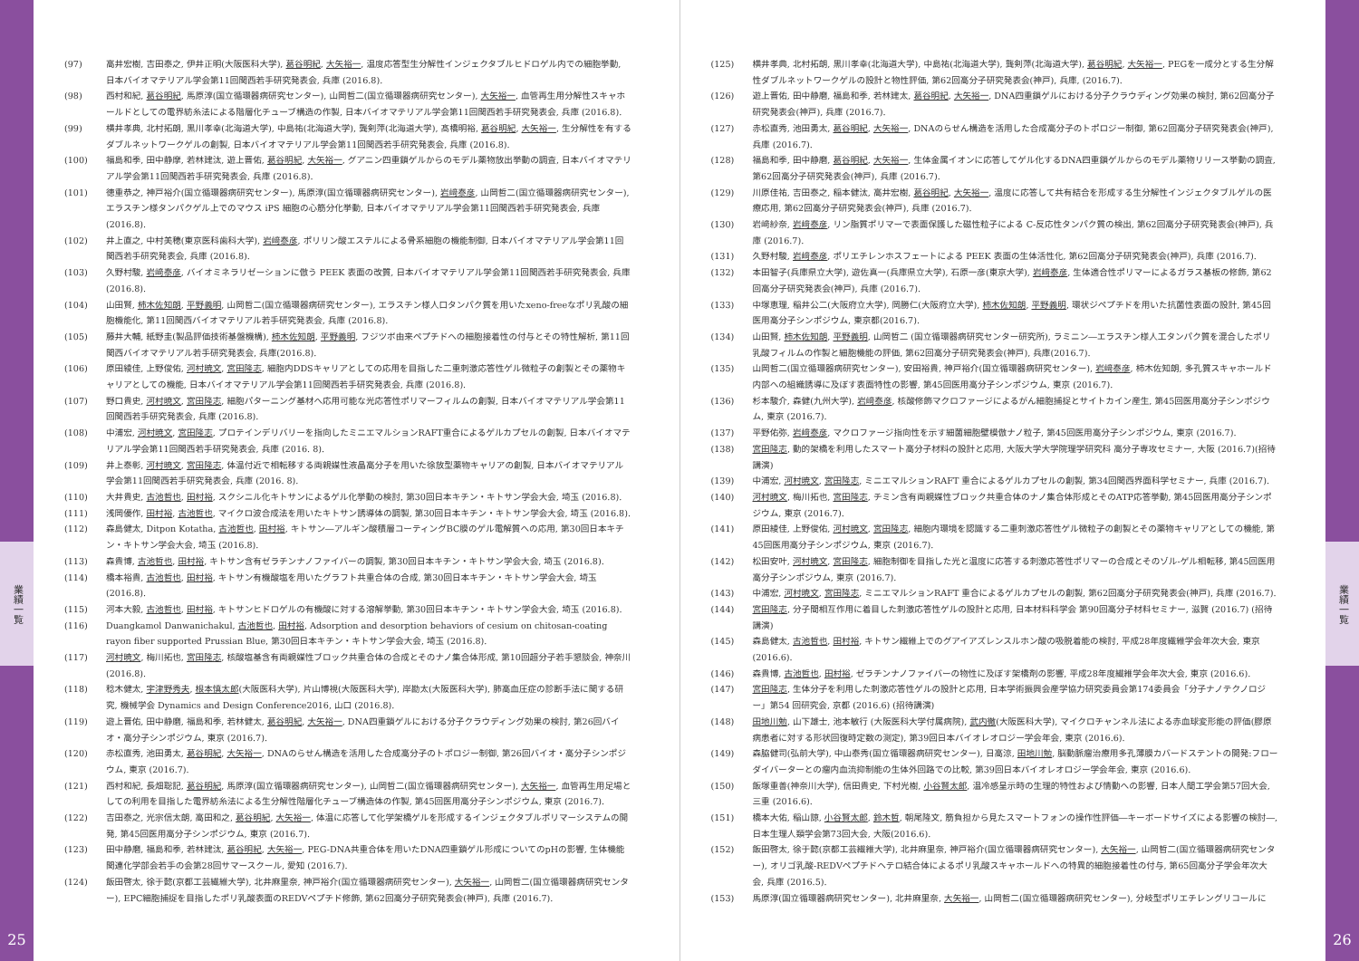業績一覧
25
(97) 高井宏樹, 吉田泰之, 伊井正明(大阪医科大学), 葛谷明紀, 大矢裕一, 温度応答型生分解性インジェクタブルヒドロゲル内での細胞挙動, 日本バイオマテリアル学会第11回関西若手研究発表会, 兵庫 (2016.8).
(98) 西村和紀, 葛谷明紀, 馬原淳(国立循環器病研究センター), 山岡哲二(国立循環器病研究センター), 大矢裕一, 血管再生用分解性スキャホールドとしての電界紡糸法による階層化チューブ構造の作製, 日本バイオマテリアル学会第11回関西若手研究発表会, 兵庫 (2016.8).
(99) 横井孝典, 北村拓朗, 黒川孝幸(北海道大学), 中島祐(北海道大学), 龔剣萍(北海道大学), 髙橋明裕, 葛谷明紀, 大矢裕一, 生分解性を有するダブルネットワークゲルの創製, 日本バイオマテリアル学会第11回関西若手研究発表会, 兵庫 (2016.8).
(100) 福島和季, 田中静摩, 若林建汰, 遊上晋佑, 葛谷明紀, 大矢裕一, グアニン四重鎖ゲルからのモデル薬物放出挙動の調査, 日本バイオマテリアル学会第11回関西若手研究発表会, 兵庫 (2016.8).
(101) 徳重恭之, 神戸裕介(国立循環器病研究センター), 馬原淳(国立循環器病研究センター), 岩﨑泰彦, 山岡哲二(国立循環器病研究センター), エラスチン様タンパクゲル上でのマウス iPS 細胞の心筋分化挙動, 日本バイオマテリアル学会第11回関西若手研究発表会, 兵庫 (2016.8).
(102) 井上直之, 中村美穂(東京医科歯科大学), 岩﨑泰彦, ポリリン酸エステルによる骨系細胞の機能制御, 日本バイオマテリアル学会第11回関西若手研究発表会, 兵庫 (2016.8).
(103) 久野村駿, 岩﨑泰彦, バイオミネラリゼーションに倣う PEEK 表面の改質, 日本バイオマテリアル学会第11回関西若手研究発表会, 兵庫 (2016.8).
(104) 山田賢, 柿木佐知朗, 平野義明, 山岡哲二(国立循環器病研究センター), エラスチン様人口タンパク質を用いたxeno-freeなポリ乳酸の細胞機能化, 第11回関西バイオマテリアル若手研究発表会, 兵庫 (2016.8).
(105) 藤井大輔, 紙野圭(製品評価技術基盤機構), 柿木佐知朗, 平野義明, フジツボ由来ペプチドへの細胞接着性の付与とその特性解析, 第11回関西バイオマテリアル若手研究発表会, 兵庫(2016.8).
(106) 原田綾佳, 上野俊佑, 河村暁文, 宮田隆志, 細胞内DDSキャリアとしての応用を目指した二重刺激応答性ゲル微粒子の創製とその薬物キャリアとしての機能, 日本バイオマテリアル学会第11回関西若手研究発表会, 兵庫 (2016.8).
(107) 野口貴史, 河村暁文, 宮田隆志, 細胞パターニング基材へ応用可能な光応答性ポリマーフィルムの創製, 日本バイオマテリアル学会第11回関西若手研究発表会, 兵庫 (2016.8).
(108) 中浦宏, 河村暁文, 宮田隆志, プロテインデリバリーを指向したミニエマルションRAFT重合によるゲルカプセルの創製, 日本バイオマテリアル学会第11回関西若手研究発表会, 兵庫 (2016. 8).
(109) 井上泰彰, 河村暁文, 宮田隆志, 体温付近で相転移する両親媒性液晶高分子を用いた徐放型薬物キャリアの創製, 日本バイオマテリアル学会第11回関西若手研究発表会, 兵庫 (2016. 8).
(110) 大井貴史, 古池哲也, 田村裕, スクシニル化キトサンによるゲル化挙動の検討, 第30回日本キチン・キトサン学会大会, 埼玉 (2016.8).
(111) 浅岡優作, 田村裕, 古池哲也, マイクロ波合成法を用いたキトサン誘導体の調製, 第30回日本キチン・キトサン学会大会, 埼玉 (2016.8).
(112) 森島健太, Ditpon Kotatha, 古池哲也, 田村裕, キトサン―アルギン酸積層コーティングBC膜のゲル電解質への応用, 第30回日本キチン・キトサン学会大会, 埼玉 (2016.8).
(113) 森貴博, 古池哲也, 田村裕, キトサン含有ゼラチンナノファイバーの調製, 第30回日本キチン・キトサン学会大会, 埼玉 (2016.8).
(114) 橋本裕貴, 古池哲也, 田村裕, キトサン有機酸塩を用いたグラフト共重合体の合成, 第30回日本キチン・キトサン学会大会, 埼玉 (2016.8).
(115) 河本大毅, 古池哲也, 田村裕, キトサンヒドロゲルの有機酸に対する溶解挙動, 第30回日本キチン・キトサン学会大会, 埼玉 (2016.8).
(116) Duangkamol Danwanichakul, 古池哲也, 田村裕, Adsorption and desorption behaviors of cesium on chitosan-coating rayon fiber supported Prussian Blue, 第30回日本キチン・キトサン学会大会, 埼玉 (2016.8).
(117) 河村暁文, 梅川拓也, 宮田隆志, 核酸塩基含有両親媒性ブロック共重合体の合成とそのナノ集合体形成, 第10回超分子若手懇談会, 神奈川 (2016.8).
(118) 稔木健太, 宇津野秀夫, 根本慎太郎(大阪医科大学), 片山博視(大阪医科大学), 岸勘太(大阪医科大学), 肺高血圧症の診断手法に関する研究, 機械学会 Dynamics and Design Conference2016, 山口 (2016.8).
(119) 遊上晋佑, 田中静磨, 福島和季, 若林健太, 葛谷明紀, 大矢裕一, DNA四重鎖ゲルにおける分子クラウディング効果の検討, 第26回バイオ・高分子シンポジウム, 東京 (2016.7).
(120) 赤松直秀, 池田勇太, 葛谷明紀, 大矢裕一, DNAのらせん構造を活用した合成高分子のトポロジー制御, 第26回バイオ・高分子シンポジウム, 東京 (2016.7).
(121) 西村和紀, 長畑聡記, 葛谷明紀, 馬原淳(国立循環器病研究センター), 山岡哲二(国立循環器病研究センター), 大矢裕一, 血管再生用足場としての利用を目指した電界紡糸法による生分解性階層化チューブ構造体の作製, 第45回医用高分子シンポジウム, 東京 (2016.7).
(122) 吉田泰之, 光宗信太朗, 高田和之, 葛谷明紀, 大矢裕一, 体温に応答して化学架橋ゲルを形成するインジェクタブルポリマーシステムの開発, 第45回医用高分子シンポジウム, 東京 (2016.7).
(123) 田中静磨, 福島和季, 若林建汰, 葛谷明紀, 大矢裕一, PEG-DNA共重合体を用いたDNA四重鎖ゲル形成についてのpHの影響, 生体機能関連化学部会若手の会第28回サマースクール, 愛知 (2016.7).
(124) 飯田啓太, 徐于懿(京都工芸繊維大学), 北井麻里奈, 神戸裕介(国立循環器病研究センター), 大矢裕一, 山岡哲二(国立循環器病研究センター), EPC細胞捕捉を目指したポリ乳酸表面のREDVペプチド修飾, 第62回高分子研究発表会(神戸), 兵庫 (2016.7).
(125) 横井孝典, 北村拓朗, 黒川孝幸(北海道大学), 中島祐(北海道大学), 龔剣萍(北海道大学), 葛谷明紀, 大矢裕一, PEGを一成分とする生分解性ダブルネットワークゲルの設計と物性評価, 第62回高分子研究発表会(神戸), 兵庫, (2016.7).
(126) 遊上晋佑, 田中静磨, 福島和季, 若林建太, 葛谷明紀, 大矢裕一, DNA四重鎖ゲルにおける分子クラウディング効果の検討, 第62回高分子研究発表会(神戸), 兵庫 (2016.7).
(127) 赤松直秀, 池田勇太, 葛谷明紀, 大矢裕一, DNAのらせん構造を活用した合成高分子のトポロジー制御, 第62回高分子研究発表会(神戸), 兵庫 (2016.7).
(128) 福島和季, 田中静磨, 葛谷明紀, 大矢裕一, 生体金属イオンに応答してゲル化するDNA四重鎖ゲルからのモデル薬物リリース挙動の調査, 第62回高分子研究発表会(神戸), 兵庫 (2016.7).
(129) 川原佳祐, 吉田泰之, 稲本健汰, 高井宏樹, 葛谷明紀, 大矢裕一, 温度に応答して共有結合を形成する生分解性インジェクタブルゲルの医療応用, 第62回高分子研究発表会(神戸), 兵庫 (2016.7).
(130) 岩﨑紗奈, 岩﨑泰彦, リン脂質ポリマーで表面保護した磁性粒子による C-反応性タンパク質の検出, 第62回高分子研究発表会(神戸), 兵庫 (2016.7).
(131) 久野村駿, 岩﨑泰彦, ポリエチレンホスフェートによる PEEK 表面の生体活性化, 第62回高分子研究発表会(神戸), 兵庫 (2016.7).
(132) 本田智子(兵庫県立大学), 遊佐真一(兵庫県立大学), 石原一彦(東京大学), 岩﨑泰彦, 生体適合性ポリマーによるガラス基板の修飾, 第62回高分子研究発表会(神戸), 兵庫 (2016.7).
(133) 中塚恵理, 稲井公二(大阪府立大学), 岡勝仁(大阪府立大学), 柿木佐知朗, 平野義明, 環状ジペプチドを用いた抗菌性表面の設計, 第45回医用高分子シンポジウム, 東京都(2016.7).
(134) 山田賢, 柿木佐知朗, 平野義明, 山岡哲二 (国立循環器病研究センター研究所), ラミニン―エラスチン様人工タンパク質を混合したポリ乳酸フィルムの作製と細胞機能の評価, 第62回高分子研究発表会(神戸), 兵庫(2016.7).
(135) 山岡哲二(国立循環器病研究センター), 安田裕貴, 神戸裕介(国立循環器病研究センター), 岩﨑泰彦, 柿木佐知朗, 多孔質スキャホールド内部への組織誘導に及ぼす表面特性の影響, 第45回医用高分子シンポジウム, 東京 (2016.7).
(136) 杉本駿介, 森健(九州大学), 岩﨑泰彦, 核酸修飾マクロファージによるがん細胞捕捉とサイトカイン産生, 第45回医用高分子シンポジウム, 東京 (2016.7).
(137) 平野佑弥, 岩﨑泰彦, マクロファージ指向性を示す細菌細胞壁模倣ナノ粒子, 第45回医用高分子シンポジウム, 東京 (2016.7).
(138) 宮田隆志, 動的架橋を利用したスマート高分子材料の設計と応用, 大阪大学大学院理学研究科 高分子専攻セミナー, 大阪 (2016.7)(招待講演)
(139) 中浦宏, 河村暁文, 宮田隆志, ミニエマルションRAFT 重合によるゲルカプセルの創製, 第34回関西界面科学セミナー, 兵庫 (2016.7).
(140) 河村暁文, 梅川拓也, 宮田隆志, チミン含有両親媒性ブロック共重合体のナノ集合体形成とそのATP応答挙動, 第45回医用高分子シンポジウム, 東京 (2016.7).
(141) 原田綾佳, 上野俊佑, 河村暁文, 宮田隆志, 細胞内環境を認識する二重刺激応答性ゲル微粒子の創製とその薬物キャリアとしての機能, 第45回医用高分子シンポジウム, 東京 (2016.7).
(142) 松田安叶, 河村暁文, 宮田隆志, 細胞制御を目指した光と温度に応答する刺激応答性ポリマーの合成とそのゾル-ゲル相転移, 第45回医用高分子シンポジウム, 東京 (2016.7).
(143) 中浦宏, 河村暁文, 宮田隆志, ミニエマルションRAFT 重合によるゲルカプセルの創製, 第62回高分子研究発表会(神戸), 兵庫 (2016.7).
(144) 宮田隆志, 分子間相互作用に着目した刺激応答性ゲルの設計と応用, 日本材料科学会 第90回高分子材料セミナー, 滋賀 (2016.7) (招待講演)
(145) 森島健太, 古池哲也, 田村裕, キトサン繊維上でのグアイアズレンスルホン酸の吸脱着能の検討, 平成28年度繊維学会年次大会, 東京 (2016.6).
(146) 森貴博, 古池哲也, 田村裕, ゼラチンナノファイバーの物性に及ぼす架橋剤の影響, 平成28年度繊維学会年次大会, 東京 (2016.6).
(147) 宮田隆志, 生体分子を利用した刺激応答性ゲルの設計と応用, 日本学術振興会産学協力研究委員会第174委員会「分子ナノテクノロジー」第54 回研究会, 京都 (2016.6) (招待講演)
(148) 田地川勉, 山下雄士, 池本敏行 (大阪医科大学付属病院), 武内徹(大阪医科大学), マイクロチャンネル法による赤血球変形能の評価(膠原病患者に対する形状回復時定数の測定), 第39回日本バイオレオロジー学会年会, 東京 (2016.6).
(149) 森脇健司(弘前大学), 中山泰秀(国立循環器病研究センター), 日高涼, 田地川勉, 脳動脈瘤治療用多孔薄膜カバードステントの開発:フローダイバーターとの瘤内血流抑制能の生体外回路での比較, 第39回日本バイオレオロジー学会年会, 東京 (2016.6).
(150) 飯塚重善(神奈川大学), 信田貴史, 下村光樹, 小谷賢太郎, 温冷感呈示時の生理的特性および情動への影響, 日本人間工学会第57回大会, 三重 (2016.6).
(151) 橋本大佑, 稲山諒, 小谷賢太郎, 鈴木哲, 朝尾隆文, 筋負担から見たスマートフォンの操作性評価―キーボードサイズによる影響の検討―, 日本生理人類学会第73回大会, 大阪(2016.6).
(152) 飯田啓太, 徐于懿(京都工芸繊維大学), 北井麻里奈, 神戸裕介(国立循環器病研究センター), 大矢裕一, 山岡哲二(国立循環器病研究センター), オリゴ乳酸-REDVペプチドヘテロ結合体によるポリ乳酸スキャホールドへの特異的細胞接着性の付与, 第65回高分子学会年次大会, 兵庫 (2016.5).
(153) 馬原淳(国立循環器病研究センター), 北井麻里奈, 大矢裕一, 山岡哲二(国立循環器病研究センター), 分岐型ポリエチレングリコールに
業績一覧
26